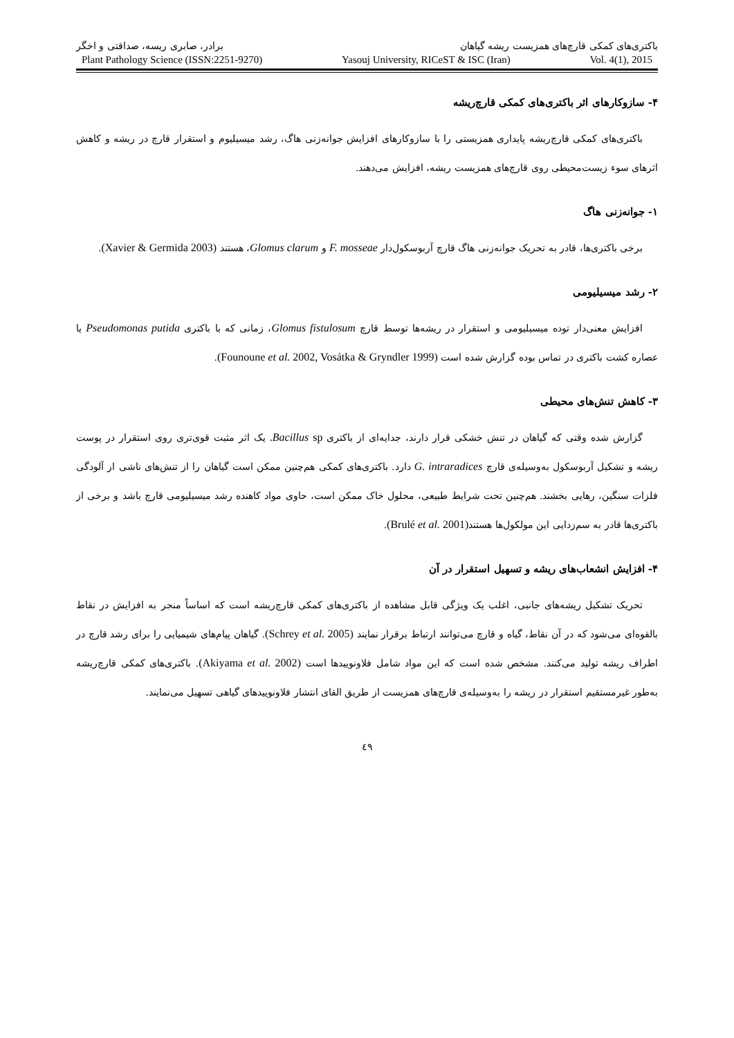باکتری‌های کمکی قارچ‌های همزیست ریشه گیاهان برادر، صابری ریسه، صداقتی و اخگر
Plant Pathology Science (ISSN:2251-9270) Yasouj University, RICeST & ISC (Iran) Vol. 4(1), 2015
۴- سازوکارهای اثر باکتری‌های کمکی قارچ‌ریشه
باکتری‌های کمکی قارچ‌ریشه پایداری همزیستی را با سازوکارهای افزایش جوانه‌زنی هاگ، رشد میسیلیوم و استقرار قارچ در ریشه و کاهش اثرهای سوء زیست‌محیطی روی قارچ‌های همزیست ریشه، افزایش می‌دهند.
۱- جوانه‌زنی هاگ
برخی باکتری‌ها، قادر به تحریک جوانه‌زنی هاگ قارچ آربوسکول‌دار F. mosseae و Glomus clarum، هستند (Xavier & Germida 2003).
۲- رشد میسیلیومی
افزایش معنی‌دار توده میسیلیومی و استقرار در ریشه‌ها توسط قارچ Glomus fistulosum، زمانی که با باکتری Pseudomonas putida یا عصاره کشت باکتری در تماس بوده گزارش شده است (Founoune et al. 2002, Vosátka & Gryndler 1999).
۳- کاهش تنش‌های محیطی
گزارش شده وقتی که گیاهان در تنش خشکی قرار دارند، جدایه‌ای از باکتری Bacillus sp. یک اثر مثبت قوی‌تری روی استقرار در پوست ریشه و تشکیل آربوسکول به‌وسیله‌ی قارچ G. intraradices دارد. باکتری‌های کمکی هم‌چنین ممکن است گیاهان را از تنش‌های ناشی از آلودگی فلزات سنگین، رهایی بخشند. هم‌چنین تحت شرایط طبیعی، محلول خاک ممکن است، حاوی مواد کاهنده رشد میسیلیومی قارچ باشد و برخی از باکتری‌ها قادر به سم‌زدایی این مولکول‌ها هستند(Brulé et al. 2001).
۴- افزایش انشعاب‌های ریشه و تسهیل استقرار در آن
تحریک تشکیل ریشه‌های جانبی، اغلب یک ویژگی قابل مشاهده از باکتری‌های کمکی قارچ‌ریشه است که اساساً منجر به افزایش در نقاط بالقوه‌ای می‌شود که در آن نقاط، گیاه و قارچ می‌توانند ارتباط برقرار نمایند (Schrey et al. 2005). گیاهان پیام‌های شیمیایی را برای رشد قارچ در اطراف ریشه تولید می‌کنند. مشخص شده است که این مواد شامل فلاونوییدها است (Akiyama et al. 2002). باکتری‌های کمکی قارچ‌ریشه به‌طور غیرمستقیم استقرار در ریشه را به‌وسیله‌ی قارچ‌های همزیست از طریق القای انتشار فلاونوییدهای گیاهی تسهیل می‌نمایند.
٤٩